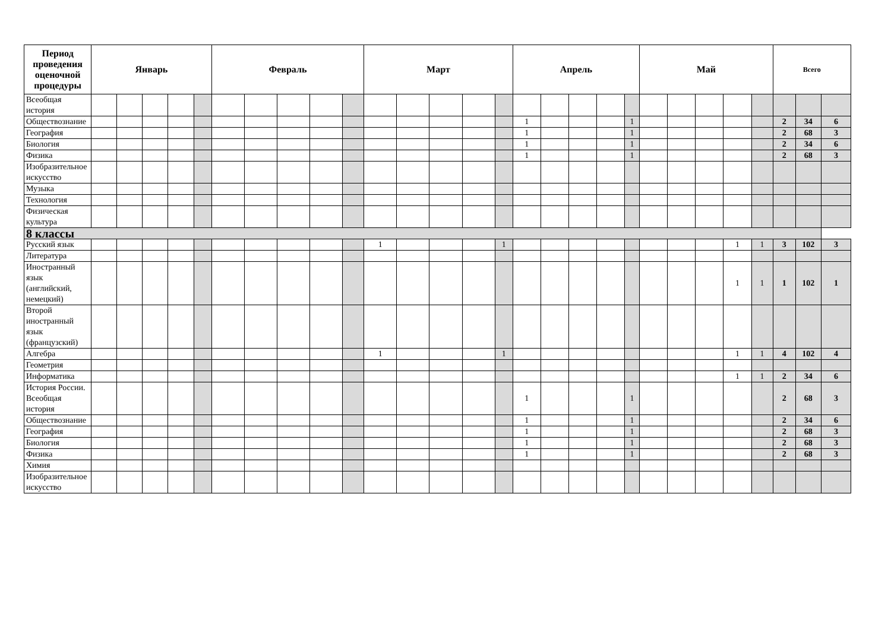| Период проведения оценочной процедуры | Январь | | | | | Февраль | | | | | Март | | | | | Апрель | | | | | Май | | | | | Всего | | |
| --- | --- | --- | --- | --- | --- | --- | --- | --- | --- | --- | --- | --- | --- | --- | --- | --- | --- | --- | --- | --- | --- | --- | --- | --- | --- | --- | --- | --- |
| Всеобщая история | | | | | | | | | | | | | | | | | | | | | | | | | | | | |
| Обществознание | | | | | | | | | | | | | | | | 1 | | | | 1 | | | | | | 2 | 34 | 6 |
| География | | | | | | | | | | | | | | | | 1 | | | | 1 | | | | | | 2 | 68 | 3 |
| Биология | | | | | | | | | | | | | | | | 1 | | | | 1 | | | | | | 2 | 34 | 6 |
| Физика | | | | | | | | | | | | | | | | 1 | | | | 1 | | | | | | 2 | 68 | 3 |
| Изобразительное искусство | | | | | | | | | | | | | | | | | | | | | | | | | | | | |
| Музыка | | | | | | | | | | | | | | | | | | | | | | | | | | | | |
| Технология | | | | | | | | | | | | | | | | | | | | | | | | | | | | |
| Физическая культура | | | | | | | | | | | | | | | | | | | | | | | | | | | | |
| 8 классы | | | | | | | | | | | | | | | | | | | | | | | | | | | | |
| Русский язык | | | | | | | | | | | 1 | | | | 1 | | | | | | | | | 1 | 1 | 3 | 102 | 3 |
| Литература | | | | | | | | | | | | | | | | | | | | | | | | | | | | |
| Иностранный язык (английский, немецкий) | | | | | | | | | | | | | | | | | | | | | | | | 1 | 1 | 1 | 102 | 1 |
| Второй иностранный язык (французский) | | | | | | | | | | | | | | | | | | | | | | | | | | | | |
| Алгебра | | | | | | | | | | | 1 | | | | 1 | | | | | | | | | 1 | 1 | 4 | 102 | 4 |
| Геометрия | | | | | | | | | | | | | | | | | | | | | | | | | | | | |
| Информатика | | | | | | | | | | | | | | | | | | | | | | | | 1 | 1 | 2 | 34 | 6 |
| История России. Всеобщая история | | | | | | | | | | | | | | | | 1 | | | | 1 | | | | | | 2 | 68 | 3 |
| Обществознание | | | | | | | | | | | | | | | | 1 | | | | 1 | | | | | | 2 | 34 | 6 |
| География | | | | | | | | | | | | | | | | 1 | | | | 1 | | | | | | 2 | 68 | 3 |
| Биология | | | | | | | | | | | | | | | | 1 | | | | 1 | | | | | | 2 | 68 | 3 |
| Физика | | | | | | | | | | | | | | | | 1 | | | | 1 | | | | | | 2 | 68 | 3 |
| Химия | | | | | | | | | | | | | | | | | | | | | | | | | | | | |
| Изобразительное искусство | | | | | | | | | | | | | | | | | | | | | | | | | | | | |